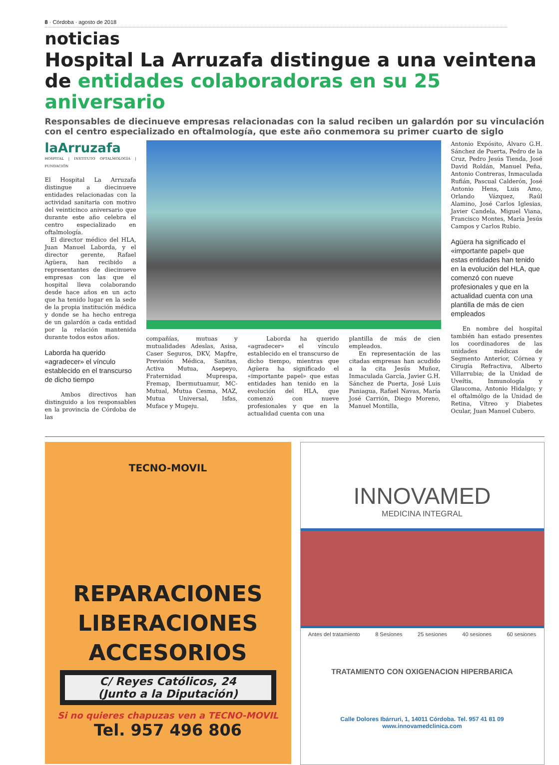8 · Córdoba · agosto de 2018
noticias
Hospital La Arruzafa distingue a una veintena de entidades colaboradoras en su 25 aniversario
Responsables de diecinueve empresas relacionadas con la salud reciben un galardón por su vinculación con el centro especializado en oftalmología, que este año conmemora su primer cuarto de siglo
laArruzafa
HOSPITAL | INSTITUTO OFTALMOLOGÍA | FUNDACIÓN
El Hospital La Arruzafa distingue a diecinueve entidades relacionadas con la actividad sanitaria con motivo del veinticinco aniversario que durante este año celebra el centro especializado en oftalmología.
El director médico del HLA, Juan Manuel Laborda, y el director gerente, Rafael Agüera, han recibido a representantes de diecinueve empresas con las que el hospital lleva colaborando desde hace años en un acto que ha tenido lugar en la sede de la propia institución médica y donde se ha hecho entrega de un galardón a cada entidad por la relación mantenida durante todos estos años.
Laborda ha querido «agradecer» el vínculo establecido en el transcurso de dicho tiempo
Ambos directivos han distinguido a los responsables en la provincia de Córdoba de las
compañías, mutuas y mutualidades Adeslas, Asisa, Caser Seguros, DKV, Mapfre, Previsión Médica, Sanitas, Activa Mutua, Asepeyo, Fraternidad Muprespa, Fremap, Ibermutuamur, MC-Mutual, Mutua Cesma, MAZ, Mutua Universal, Isfas, Muface y Mugeju.
Laborda ha querido «agradecer» el vínculo establecido en el transcurso de dicho tiempo, mientras que Agüera ha significado el «importante papel» que estas entidades han tenido en la evolución del HLA, que comenzó con nueve profesionales y que en la actualidad cuenta con una
plantilla de más de cien empleados.
En representación de las citadas empresas han acudido a la cita Jesús Muñoz, Inmaculada García, Javier G.H. Sánchez de Puerta, José Luis Paniagua, Rafael Navas, María José Carrión, Diego Moreno, Manuel Montilla,
Antonio Expósito, Álvaro G.H. Sánchez de Puerta, Pedro de la Cruz, Pedro Jesús Tienda, José David Roldán, Manuel Peña, Antonio Contreras, Inmaculada Rufián, Pascual Calderón, José Antonio Hens, Luis Amo, Orlando Vázquez, Raúl Alamino, José Carlos Iglesias, Javier Candela, Miguel Viana, Francisco Montes, María Jesús Campos y Carlos Rubio.
Agüera ha significado el «importante papel» que estas entidades han tenido en la evolución del HLA, que comenzó con nueve profesionales y que en la actualidad cuenta con una plantilla de más de cien empleados
En nombre del hospital también han estado presentes los coordinadores de las unidades médicas de Segmento Anterior, Córnea y Cirugía Refractiva, Alberto Villarrubia; de la Unidad de Uveítis, Inmunología y Glaucoma, Antonio Hidalgo; y el oftalmólgo de la Unidad de Retina, Vítreo y Diabetes Ocular, Juan Manuel Cubero.
TECNO-MOVIL
REPARACIONES
LIBERACIONES
ACCESORIOS
C/ Reyes Católicos, 24
(Junto a la Diputación)
Si no quieres chapuzas ven a TECNO-MOVIL
Tel. 957 496 806
INNOVAMED
MEDICINA INTEGRAL
Antes del tratamiento 8 Sesiones 25 sesiones 40 sesiones 60 sesiones
TRATAMIENTO CON OXIGENACION HIPERBARICA
Calle Dolores Ibárruri, 1, 14011 Córdoba. Tel. 957 41 81 09
www.innovamedclinica.com